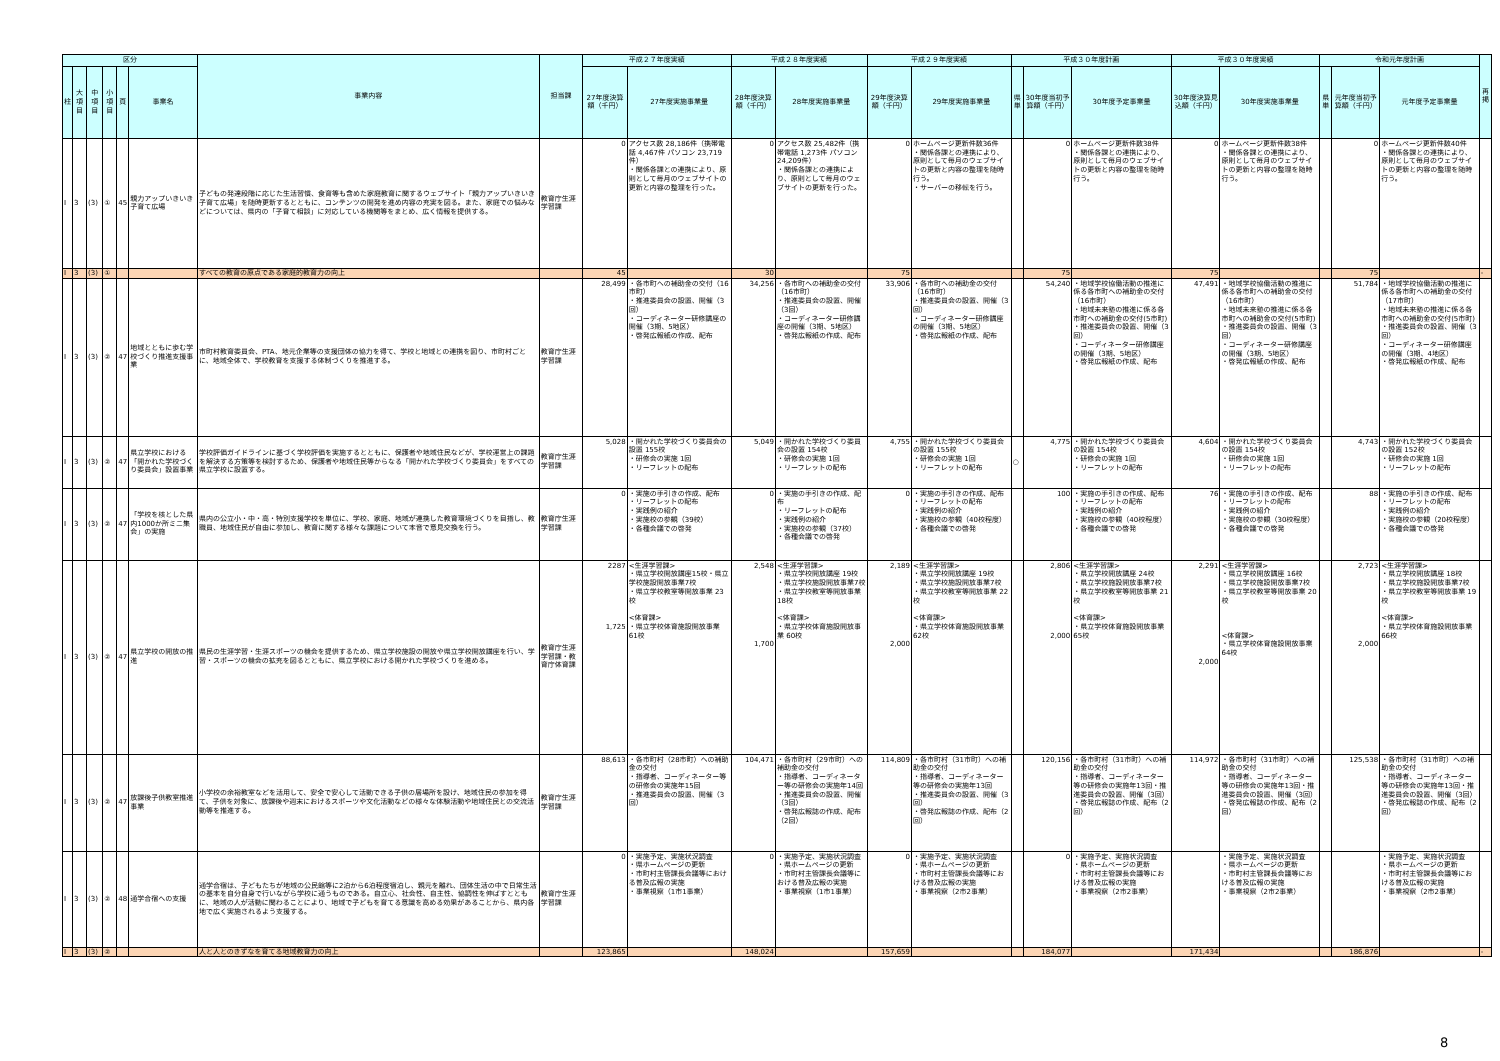| 区分 | | | | | | 事業内容 | 担当課 | 平成２７年度実績 | | 平成２８年度実績 | | 平成２９年度実績 | | 平成３０年度計画 | | | 平成３０年度実績 | | 令和元年度計画 | | | 再掲 |
| --- | --- | --- | --- | --- | --- | --- | --- | --- | --- | --- | --- | --- | --- | --- | --- | --- | --- | --- | --- | --- | --- | --- |
| 柱 | 大項目 | 中項目 | 小項目 | 頁 | 事業名 | | | 27年度決算額（千円） | 27年度実施事業量 | 28年度決算額（千円） | 28年度実施事業量 | 29年度決算額（千円） | 29年度実施事業量 | 県単 | 30年度当初予算額（千円） | 30年度予定事業量 | 30年度決算見込額（千円） | 30年度実施事業量 | 県単 | 元年度当初予算額（千円） | 元年度予定事業量 | |
| I | 3 | (3) | ① | 45 | 親力アップいきいき子育て広場 | 子どもの発達段階に応じた生活習慣、食育等も含めた家庭教育に関するウェブサイト「親力アップいきいき子育て広場」を随時更新するとともに、コンテンツの開発を進め内容の充実を図る。また、家庭での悩みなどについては、県内の「子育て相談」に対応している機関等をまとめ、広く情報を提供する。 | 教育庁生涯学習課 | 0 | アクセス数 28,186件（携帯電話 4,467件 パソコン 23,719件） ・関係各課との連携により、原則として毎月のウェブサイトの更新と内容の整理を行った。 | 0 | アクセス数 25,482件（携帯電話 1,273件 パソコン 24,209件） ・関係各課との連携により、原則として毎月のウェブサイトの更新を行った。 | 0 | ホームページ更新件数36件 ・関係各課との連携により、原則として毎月のウェブサイトの更新と内容の整理を随時行う。 ・サーバーの移転を行う。 | | 0 | ホームページ更新件数38件 ・関係各課との連携により、原則として毎月のウェブサイトの更新と内容の整理を随時行う。 | 0 | ホームページ更新件数38件 ・関係各課との連携により、原則として毎月のウェブサイトの更新と内容の整理を随時行う。 | | 0 | ホームページ更新件数40件 ・関係各課との連携により、原則として毎月のウェブサイトの更新と内容の整理を随時行う。 | |
| I | 3 | (3) | ① | | | すべての教育の原点である家庭的教育力の向上 | | 45 | | 30 | | 75 | | | 75 | | 75 | | | 75 | | - |
| I | 3 | (3) | ② | 47 | 地域とともに歩む学校づくり推進支援事業 | 市町村教育委員会、PTA、地元企業等の支援団体の協力を得て、学校と地域との連携を図り、市町村ごとに、地域全体で、学校教育を支援する体制づくりを推進する。 | 教育庁生涯学習課 | 28,499 | ・各市町への補助金の交付（16市町） ・推進委員会の設置、開催（3回） ・コーディネーター研修講座の開催（3期、5地区） ・啓発広報紙の作成、配布 | 34,256 | ・各市町への補助金の交付（16市町） ・推進委員会の設置、開催（3回） ・コーディネーター研修講座の開催（3期、5地区） ・啓発広報紙の作成、配布 | 33,906 | ・各市町への補助金の交付（16市町） ・推進委員会の設置、開催（3回） ・コーディネーター研修講座の開催（3期、5地区） ・啓発広報紙の作成、配布 | | 54,240 | ・地域学校協働活動の推進に係る各市町への補助金の交付（16市町） ・地域未来塾の推進に係る各市町への補助金の交付(5市町) ・推進委員会の設置、開催（3回） ・コーディネーター研修講座の開催（3期、5地区） ・啓発広報紙の作成、配布 | 47,491 | ・地域学校協働活動の推進に係る各市町への補助金の交付（16市町） ・地域未来塾の推進に係る各市町への補助金の交付(5市町) ・推進委員会の設置、開催（3回） ・コーディネーター研修講座の開催（3期、5地区） ・啓発広報紙の作成、配布 | | 51,784 | ・地域学校協働活動の推進に係る各市町への補助金の交付（17市町） ・地域未来塾の推進に係る各市町への補助金の交付(5市町) ・推進委員会の設置、開催（3回） ・コーディネーター研修講座の開催（3期、4地区） ・啓発広報紙の作成、配布 | |
| I | 3 | (3) | ② | 47 | 県立学校における「開かれた学校づくり委員会」設置事業 | 学校評価ガイドラインに基づく学校評価を実施するとともに、保護者や地域住民などが、学校運営上の課題を解決する方策等を検討するため、保護者や地域住民等からなる「開かれた学校づくり委員会」をすべての県立学校に設置する。 | 教育庁生涯学習課 | 5,028 | ・開かれた学校づくり委員会の設置 155校 ・研修会の実施 1回 ・リーフレットの配布 | 5,049 | ・開かれた学校づくり委員会の設置 154校 ・研修会の実施 1回 ・リーフレットの配布 | 4,755 | ・開かれた学校づくり委員会の設置 155校 ・研修会の実施 1回 ・リーフレットの配布 | ○ | 4,775 | ・開かれた学校づくり委員会の設置 154校 ・研修会の実施 1回 ・リーフレットの配布 | 4,604 | ・開かれた学校づくり委員会の設置 154校 ・研修会の実施 1回 ・リーフレットの配布 | | 4,743 | ・開かれた学校づくり委員会の設置 152校 ・研修会の実施 1回 ・リーフレットの配布 | |
| I | 3 | (3) | ② | 47 | 「学校を核とした県内1000か所ミニ集会」の実施 | 県内の公立小・中・高・特別支援学校を単位に、学校、家庭、地域が連携した教育環境づくりを目指し、教職員、地域住民が自由に参加し、教育に関する様々な課題について本音で意見交換を行う。 | 教育庁生涯学習課 | 0 | ・実施の手引きの作成、配布 ・リーフレットの配布 ・実践例の紹介 ・実施校の参観（39校） ・各種会議での啓発 | 0 | ・実施の手引きの作成、配布 ・リーフレットの配布 ・実践例の紹介 ・実施校の参観（37校） ・各種会議での啓発 | 0 | ・実施の手引きの作成、配布 ・リーフレットの配布 ・実践例の紹介 ・実施校の参観（40校程度） ・各種会議での啓発 | | 100 | ・実施の手引きの作成、配布 ・リーフレットの配布 ・実践例の紹介 ・実施校の参観（40校程度） ・各種会議での啓発 | 76 | ・実施の手引きの作成、配布 ・リーフレットの配布 ・実践例の紹介 ・実施校の参観（30校程度） ・各種会議での啓発 | | 88 | ・実施の手引きの作成、配布 ・リーフレットの配布 ・実践例の紹介 ・実施校の参観（20校程度） ・各種会議での啓発 | |
| I | 3 | (3) | ② | 47 | 県立学校の開放の推進 | 県民の生涯学習・生涯スポーツの機会を提供するため、県立学校施設の開放や県立学校開放講座を行い、学習・スポーツの機会の拡充を図るとともに、県立学校における開かれた学校づくりを進める。 | 教育庁生涯学習課・教育庁体育課 | 2287 1,725 | <生涯学習課> ・県立学校開放講座15校・県立学校施設開放事業7校 ・県立学校教室等開放事業 23校 <体育課> ・県立学校体育施設開放事業 61校 | 2,548 1,700 | <生涯学習課> ・県立学校開放講座 19校 ・県立学校施設開放事業7校 ・県立学校教室等開放事業 18校 <体育課> ・県立学校体育施設開放事業 60校 | 2,189 2,000 | <生涯学習課> ・県立学校開放講座 19校 ・県立学校施設開放事業7校 ・県立学校教室等開放事業 22校 <体育課> ・県立学校体育施設開放事業 62校 | | 2,806 2,000 | <生涯学習課> ・県立学校開放講座 24校 ・県立学校施設開放事業7校 ・県立学校教室等開放事業 21校 <体育課> ・県立学校体育施設開放事業 65校 | 2,291 2,000 | <生涯学習課> ・県立学校開放講座 16校 ・県立学校施設開放事業7校 ・県立学校教室等開放事業 20校 <体育課> ・県立学校体育施設開放事業 64校 | | 2,723 2,000 | <生涯学習課> ・県立学校開放講座 18校 ・県立学校施設開放事業7校 ・県立学校教室等開放事業 19校 <体育課> ・県立学校体育施設開放事業 66校 | |
| I | 3 | (3) | ② | 47 | 放課後子供教室推進事業 | 小学校の余裕教室などを活用して、安全で安心して活動できる子供の居場所を設け、地域住民の参加を得て、子供を対象に、放課後や週末におけるスポーツや文化活動などの様々な体験活動や地域住民との交流活動等を推進する。 | 教育庁生涯学習課 | 88,613 | ・各市町村（28市町）への補助金の交付 ・指導者、コーディネーター等の研修会の実施年15回 ・推進委員会の設置、開催（3回） | 104,471 | ・各市町村（29市町）への補助金の交付 ・指導者、コーディネーター等の研修会の実施年14回 ・推進委員会の設置、開催（3回） ・啓発広報誌の作成、配布（2回） | 114,809 | ・各市町村（31市町）への補助金の交付 ・指導者、コーディネーター等の研修会の実施年13回 ・推進委員会の設置、開催（3回） ・啓発広報誌の作成、配布（2回） | | 120,156 | ・各市町村（31市町）への補助金の交付 ・指導者、コーディネーター等の研修会の実施年13回・推進委員会の設置、開催（3回） ・啓発広報誌の作成、配布（2回） | 114,972 | ・各市町村（31市町）への補助金の交付 ・指導者、コーディネーター等の研修会の実施年13回・推進委員会の設置、開催（3回） ・啓発広報誌の作成、配布（2回） | | 125,538 | ・各市町村（31市町）への補助金の交付 ・指導者、コーディネーター等の研修会の実施年13回・推進委員会の設置、開催（3回） ・啓発広報誌の作成、配布（2回） | |
| I | 3 | (3) | ② | 48 | 通学合宿への支援 | 通学合宿は、子どもたちが地域の公民館等に2泊から6泊程度宿泊し、親元を離れ、団体生活の中で日常生活の基本を自分自身で行いながら学校に通うものである。自立心、社会性、自主性、協調性を伸ばすとともに、地域の人が活動に関わることにより、地域で子どもを育てる意識を高める効果があることから、県内各地で広く実施されるよう支援する。 | 教育庁生涯学習課 | 0 | ・実施予定、実施状況調査 ・県ホームページの更新 ・市町村主管課長会議等における普及広報の実施 ・事業視察（1市1事業） | 0 | ・実施予定、実施状況調査 ・県ホームページの更新 ・市町村主管課長会議等における普及広報の実施 ・事業視察（1市1事業） | 0 | ・実施予定、実施状況調査 ・県ホームページの更新 ・市町村主管課長会議等における普及広報の実施 ・事業視察（2市2事業） | | 0 | ・実施予定、実施状況調査 ・県ホームページの更新 ・市町村主管課長会議等における普及広報の実施 ・事業視察（2市2事業） | | ・実施予定、実施状況調査 ・県ホームページの更新 ・市町村主管課長会議等における普及広報の実施 ・事業視察（2市2事業） | | | ・実施予定、実施状況調査 ・県ホームページの更新 ・市町村主管課長会議等における普及広報の実施 ・事業視察（2市2事業） | |
| I | 3 | (3) | ② | | | 人と人とのきずなを育てる地域教育力の向上 | | 123,865 | | 148,024 | | 157,659 | | | 184,077 | | 171,434 | | | 186,876 | | - |
8